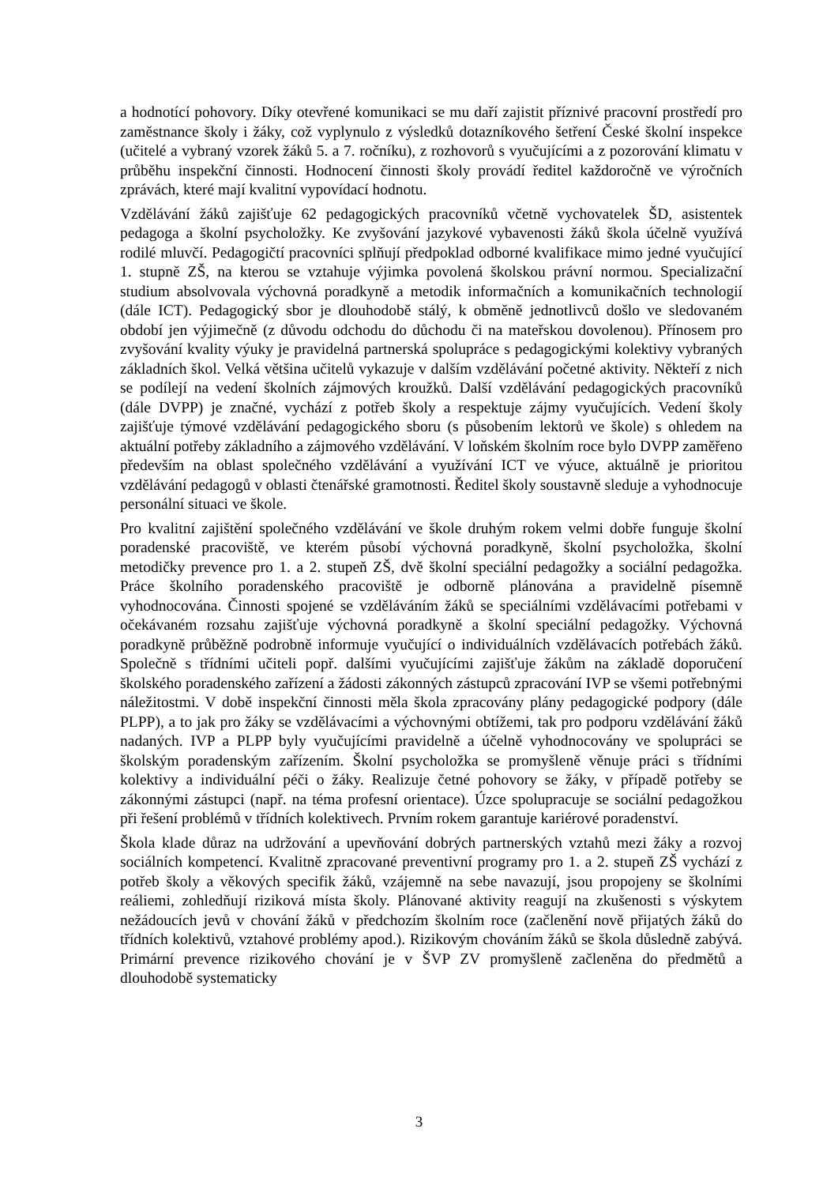a hodnotící pohovory. Díky otevřené komunikaci se mu daří zajistit příznivé pracovní prostředí pro zaměstnance školy i žáky, což vyplynulo z výsledků dotazníkového šetření České školní inspekce (učitelé a vybraný vzorek žáků 5. a 7. ročníku), z rozhovorů s vyučujícími a z pozorování klimatu v průběhu inspekční činnosti. Hodnocení činnosti školy provádí ředitel každoročně ve výročních zprávách, které mají kvalitní vypovídací hodnotu.
Vzdělávání žáků zajišťuje 62 pedagogických pracovníků včetně vychovatelek ŠD, asistentek pedagoga a školní psycholožky. Ke zvyšování jazykové vybavenosti žáků škola účelně využívá rodilé mluvčí. Pedagogičtí pracovníci splňují předpoklad odborné kvalifikace mimo jedné vyučující 1. stupně ZŠ, na kterou se vztahuje výjimka povolená školskou právní normou. Specializační studium absolvovala výchovná poradkyně a metodik informačních a komunikačních technologií (dále ICT). Pedagogický sbor je dlouhodobě stálý, k obměně jednotlivců došlo ve sledovaném období jen výjimečně (z důvodu odchodu do důchodu či na mateřskou dovolenou). Přínosem pro zvyšování kvality výuky je pravidelná partnerská spolupráce s pedagogickými kolektivy vybraných základních škol. Velká většina učitelů vykazuje v dalším vzdělávání početné aktivity. Někteří z nich se podílejí na vedení školních zájmových kroužků. Další vzdělávání pedagogických pracovníků (dále DVPP) je značné, vychází z potřeb školy a respektuje zájmy vyučujících. Vedení školy zajišťuje týmové vzdělávání pedagogického sboru (s působením lektorů ve škole) s ohledem na aktuální potřeby základního a zájmového vzdělávání. V loňském školním roce bylo DVPP zaměřeno především na oblast společného vzdělávání a využívání ICT ve výuce, aktuálně je prioritou vzdělávání pedagogů v oblasti čtenářské gramotnosti. Ředitel školy soustavně sleduje a vyhodnocuje personální situaci ve škole.
Pro kvalitní zajištění společného vzdělávání ve škole druhým rokem velmi dobře funguje školní poradenské pracoviště, ve kterém působí výchovná poradkyně, školní psycholožka, školní metodičky prevence pro 1. a 2. stupeň ZŠ, dvě školní speciální pedagožky a sociální pedagožka. Práce školního poradenského pracoviště je odborně plánována a pravidelně písemně vyhodnocována. Činnosti spojené se vzděláváním žáků se speciálními vzdělávacími potřebami v očekávaném rozsahu zajišťuje výchovná poradkyně a školní speciální pedagožky. Výchovná poradkyně průběžně podrobně informuje vyučující o individuálních vzdělávacích potřebách žáků. Společně s třídními učiteli popř. dalšími vyučujícími zajišťuje žákům na základě doporučení školského poradenského zařízení a žádosti zákonných zástupců zpracování IVP se všemi potřebnými náležitostmi. V době inspekční činnosti měla škola zpracovány plány pedagogické podpory (dále PLPP), a to jak pro žáky se vzdělávacími a výchovnými obtížemi, tak pro podporu vzdělávání žáků nadaných. IVP a PLPP byly vyučujícími pravidelně a účelně vyhodnocovány ve spolupráci se školským poradenským zařízením. Školní psycholožka se promyšleně věnuje práci s třídními kolektivy a individuální péči o žáky. Realizuje četné pohovory se žáky, v případě potřeby se zákonnými zástupci (např. na téma profesní orientace). Úzce spolupracuje se sociální pedagožkou při řešení problémů v třídních kolektivech. Prvním rokem garantuje kariérové poradenství.
Škola klade důraz na udržování a upevňování dobrých partnerských vztahů mezi žáky a rozvoj sociálních kompetencí. Kvalitně zpracované preventivní programy pro 1. a 2. stupeň ZŠ vychází z potřeb školy a věkových specifik žáků, vzájemně na sebe navazují, jsou propojeny se školními reáliemi, zohledňují riziková místa školy. Plánované aktivity reagují na zkušenosti s výskytem nežádoucích jevů v chování žáků v předchozím školním roce (začlenění nově přijatých žáků do třídních kolektivů, vztahové problémy apod.). Rizikovým chováním žáků se škola důsledně zabývá. Primární prevence rizikového chování je v ŠVP ZV promyšleně začleněna do předmětů a dlouhodobě systematicky
3